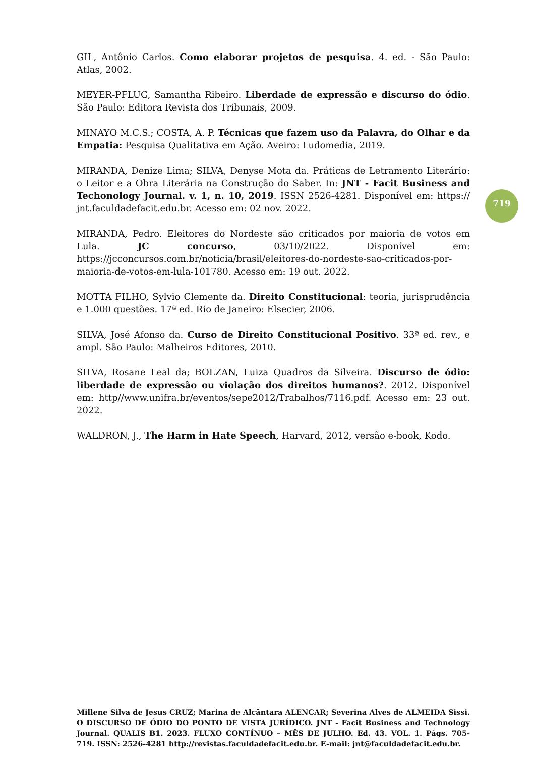GIL, Antônio Carlos. Como elaborar projetos de pesquisa. 4. ed. - São Paulo: Atlas, 2002.
MEYER-PFLUG, Samantha Ribeiro. Liberdade de expressão e discurso do ódio. São Paulo: Editora Revista dos Tribunais, 2009.
MINAYO M.C.S.; COSTA, A. P. Técnicas que fazem uso da Palavra, do Olhar e da Empatia: Pesquisa Qualitativa em Ação. Aveiro: Ludomedia, 2019.
MIRANDA, Denize Lima; SILVA, Denyse Mota da. Práticas de Letramento Literário: o Leitor e a Obra Literária na Construção do Saber. In: JNT - Facit Business and Techonology Journal. v. 1, n. 10, 2019. ISSN 2526-4281. Disponível em: https:// jnt.faculdadefacit.edu.br. Acesso em: 02 nov. 2022.
MIRANDA, Pedro. Eleitores do Nordeste são criticados por maioria de votos em Lula. JC concurso, 03/10/2022. Disponível em: https://jcconcursos.com.br/noticia/brasil/eleitores-do-nordeste-sao-criticados-por-maioria-de-votos-em-lula-101780. Acesso em: 19 out. 2022.
MOTTA FILHO, Sylvio Clemente da. Direito Constitucional: teoria, jurisprudência e 1.000 questões. 17ª ed. Rio de Janeiro: Elsecier, 2006.
SILVA, José Afonso da. Curso de Direito Constitucional Positivo. 33ª ed. rev., e ampl. São Paulo: Malheiros Editores, 2010.
SILVA, Rosane Leal da; BOLZAN, Luiza Quadros da Silveira. Discurso de ódio: liberdade de expressão ou violação dos direitos humanos?. 2012. Disponível em: http//www.unifra.br/eventos/sepe2012/Trabalhos/7116.pdf. Acesso em: 23 out. 2022.
WALDRON, J., The Harm in Hate Speech, Harvard, 2012, versão e-book, Kodo.
719
Millene Silva de Jesus CRUZ; Marina de Alcântara ALENCAR; Severina Alves de ALMEIDA Sissi. O DISCURSO DE ÓDIO DO PONTO DE VISTA JURÍDICO. JNT - Facit Business and Technology Journal. QUALIS B1. 2023. FLUXO CONTÍNUO – MÊS DE JULHO. Ed. 43. VOL. 1. Págs. 705- 719. ISSN: 2526-4281 http://revistas.faculdadefacit.edu.br. E-mail: jnt@faculdadefacit.edu.br.